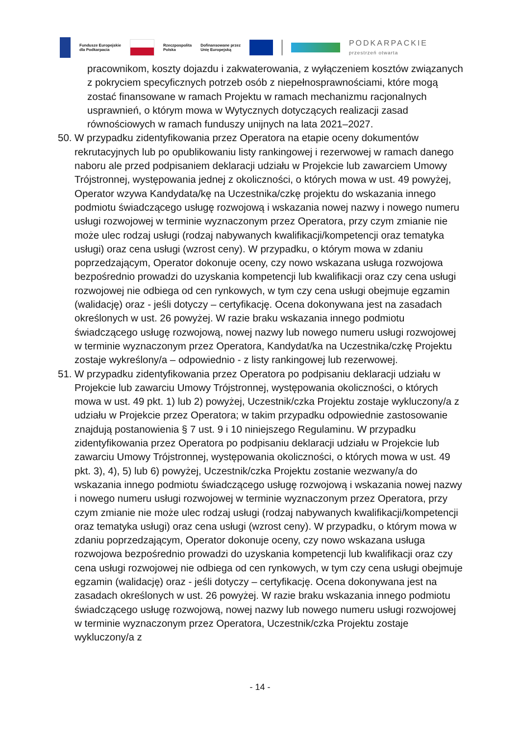Fundusze Europejskie
dla Podkarpacia
Rzeczpospolita
Polska
Dofinansowane przez
Unię Europejską
PODKARPACKIE
przestrzeń otwarta
pracownikom, koszty dojazdu i zakwaterowania, z wyłączeniem kosztów związanych z pokryciem specyficznych potrzeb osób z niepełnosprawnościami, które mogą zostać finansowane w ramach Projektu w ramach mechanizmu racjonalnych usprawnień, o którym mowa w Wytycznych dotyczących realizacji zasad równościowych w ramach funduszy unijnych na lata 2021–2027.
50. W przypadku zidentyfikowania przez Operatora na etapie oceny dokumentów rekrutacyjnych lub po opublikowaniu listy rankingowej i rezerwowej w ramach danego naboru ale przed podpisaniem deklaracji udziału w Projekcie lub zawarciem Umowy Trójstronnej, występowania jednej z okoliczności, o których mowa w ust. 49 powyżej, Operator wzywa Kandydata/kę na Uczestnika/czkę projektu do wskazania innego podmiotu świadczącego usługę rozwojową i wskazania nowej nazwy i nowego numeru usługi rozwojowej w terminie wyznaczonym przez Operatora, przy czym zmianie nie może ulec rodzaj usługi (rodzaj nabywanych kwalifikacji/kompetencji oraz tematyka usługi) oraz cena usługi (wzrost ceny). W przypadku, o którym mowa w zdaniu poprzedzającym, Operator dokonuje oceny, czy nowo wskazana usługa rozwojowa bezpośrednio prowadzi do uzyskania kompetencji lub kwalifikacji oraz czy cena usługi rozwojowej nie odbiega od cen rynkowych, w tym czy cena usługi obejmuje egzamin (walidację) oraz - jeśli dotyczy – certyfikację. Ocena dokonywana jest na zasadach określonych w ust. 26 powyżej. W razie braku wskazania innego podmiotu świadczącego usługę rozwojową, nowej nazwy lub nowego numeru usługi rozwojowej w terminie wyznaczonym przez Operatora, Kandydat/ka na Uczestnika/czkę Projektu zostaje wykreślony/a – odpowiednio - z listy rankingowej lub rezerwowej.
51. W przypadku zidentyfikowania przez Operatora po podpisaniu deklaracji udziału w Projekcie lub zawarciu Umowy Trójstronnej, występowania okoliczności, o których mowa w ust. 49 pkt. 1) lub 2) powyżej, Uczestnik/czka Projektu zostaje wykluczony/a z udziału w Projekcie przez Operatora; w takim przypadku odpowiednie zastosowanie znajdują postanowienia § 7 ust. 9 i 10 niniejszego Regulaminu. W przypadku zidentyfikowania przez Operatora po podpisaniu deklaracji udziału w Projekcie lub zawarciu Umowy Trójstronnej, występowania okoliczności, o których mowa w ust. 49 pkt. 3), 4), 5) lub 6) powyżej, Uczestnik/czka Projektu zostanie wezwany/a do wskazania innego podmiotu świadczącego usługę rozwojową i wskazania nowej nazwy i nowego numeru usługi rozwojowej w terminie wyznaczonym przez Operatora, przy czym zmianie nie może ulec rodzaj usługi (rodzaj nabywanych kwalifikacji/kompetencji oraz tematyka usługi) oraz cena usługi (wzrost ceny). W przypadku, o którym mowa w zdaniu poprzedzającym, Operator dokonuje oceny, czy nowo wskazana usługa rozwojowa bezpośrednio prowadzi do uzyskania kompetencji lub kwalifikacji oraz czy cena usługi rozwojowej nie odbiega od cen rynkowych, w tym czy cena usługi obejmuje egzamin (walidację) oraz - jeśli dotyczy – certyfikację. Ocena dokonywana jest na zasadach określonych w ust. 26 powyżej. W razie braku wskazania innego podmiotu świadczącego usługę rozwojową, nowej nazwy lub nowego numeru usługi rozwojowej w terminie wyznaczonym przez Operatora, Uczestnik/czka Projektu zostaje wykluczony/a z
- 14 -